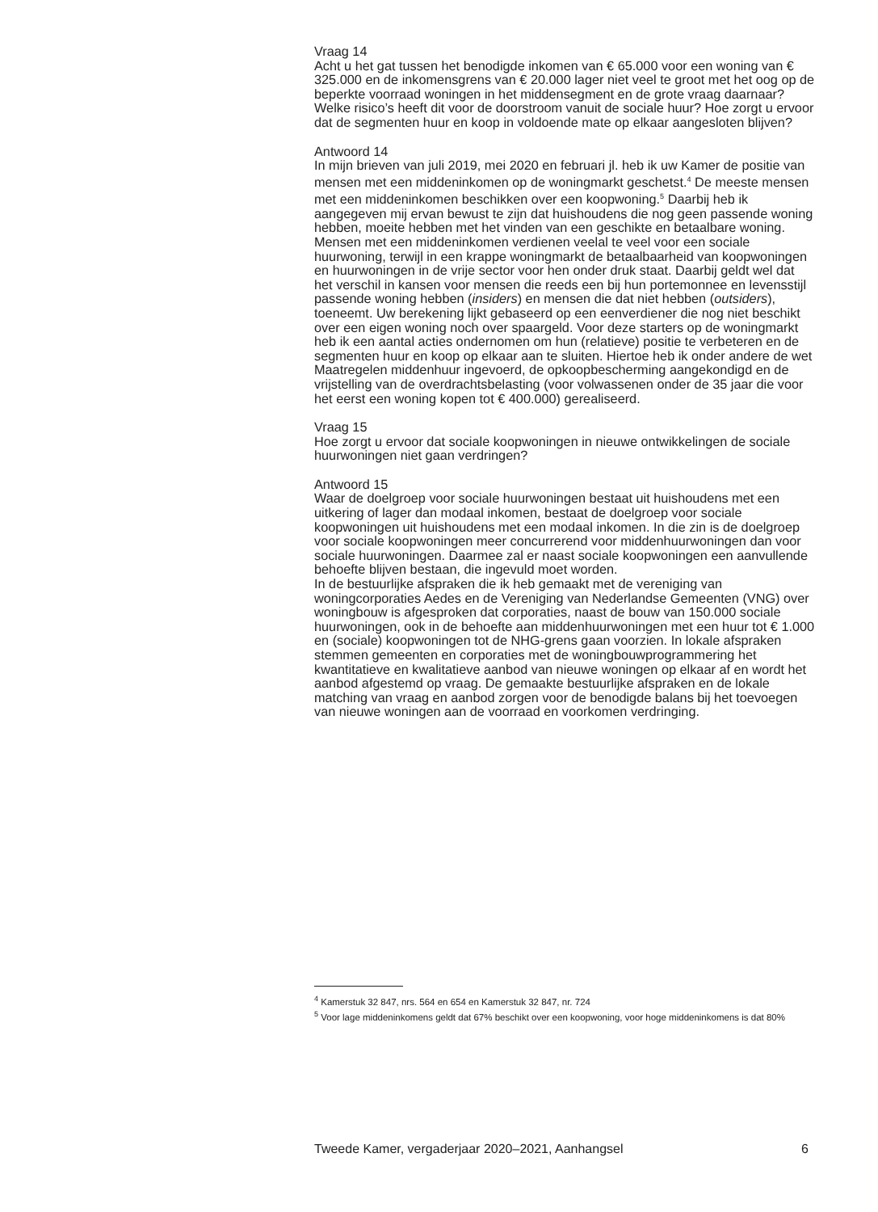Vraag 14
Acht u het gat tussen het benodigde inkomen van € 65.000 voor een woning van € 325.000 en de inkomensgrens van € 20.000 lager niet veel te groot met het oog op de beperkte voorraad woningen in het middensegment en de grote vraag daarnaar? Welke risico’s heeft dit voor de doorstroom vanuit de sociale huur? Hoe zorgt u ervoor dat de segmenten huur en koop in voldoende mate op elkaar aangesloten blijven?
Antwoord 14
In mijn brieven van juli 2019, mei 2020 en februari jl. heb ik uw Kamer de positie van mensen met een middeninkomen op de woningmarkt geschetst.<sup>4</sup> De meeste mensen met een middeninkomen beschikken over een koopwoning.<sup>5</sup> Daarbij heb ik aangegeven mij ervan bewust te zijn dat huishoudens die nog geen passende woning hebben, moeite hebben met het vinden van een geschikte en betaalbare woning. Mensen met een middeninkomen verdienen veelal te veel voor een sociale huurwoning, terwijl in een krappe woningmarkt de betaalbaarheid van koopwoningen en huurwoningen in de vrije sector voor hen onder druk staat. Daarbij geldt wel dat het verschil in kansen voor mensen die reeds een bij hun portemonnee en levensstijl passende woning hebben (insiders) en mensen die dat niet hebben (outsiders), toeneemt. Uw berekening lijkt gebaseerd op een eenverdiener die nog niet beschikt over een eigen woning noch over spaargeld. Voor deze starters op de woningmarkt heb ik een aantal acties ondernomen om hun (relatieve) positie te verbeteren en de segmenten huur en koop op elkaar aan te sluiten. Hiertoe heb ik onder andere de wet Maatregelen middenhuur ingevoerd, de opkoopbescherming aangekondigd en de vrijstelling van de overdrachtsbelasting (voor volwassenen onder de 35 jaar die voor het eerst een woning kopen tot € 400.000) gerealiseerd.
Vraag 15
Hoe zorgt u ervoor dat sociale koopwoningen in nieuwe ontwikkelingen de sociale huurwoningen niet gaan verdringen?
Antwoord 15
Waar de doelgroep voor sociale huurwoningen bestaat uit huishoudens met een uitkering of lager dan modaal inkomen, bestaat de doelgroep voor sociale koopwoningen uit huishoudens met een modaal inkomen. In die zin is de doelgroep voor sociale koopwoningen meer concurrerend voor middenhuurwoningen dan voor sociale huurwoningen. Daarmee zal er naast sociale koopwoningen een aanvullende behoefte blijven bestaan, die ingevuld moet worden.
In de bestuurlijke afspraken die ik heb gemaakt met de vereniging van woningcorporaties Aedes en de Vereniging van Nederlandse Gemeenten (VNG) over woningbouw is afgesproken dat corporaties, naast de bouw van 150.000 sociale huurwoningen, ook in de behoefte aan middenhuurwoningen met een huur tot € 1.000 en (sociale) koopwoningen tot de NHG-grens gaan voorzien. In lokale afspraken stemmen gemeenten en corporaties met de woningbouwprogrammering het kwantitatieve en kwalitatieve aanbod van nieuwe woningen op elkaar af en wordt het aanbod afgestemd op vraag. De gemaakte bestuurlijke afspraken en de lokale matching van vraag en aanbod zorgen voor de benodigde balans bij het toevoegen van nieuwe woningen aan de voorraad en voorkomen verdringing.
<sup>4</sup> Kamerstuk 32 847, nrs. 564 en 654 en Kamerstuk 32 847, nr. 724
<sup>5</sup> Voor lage middeninkomens geldt dat 67% beschikt over een koopwoning, voor hoge middeninkomens is dat 80%
Tweede Kamer, vergaderjaar 2020–2021, Aanhangsel 6